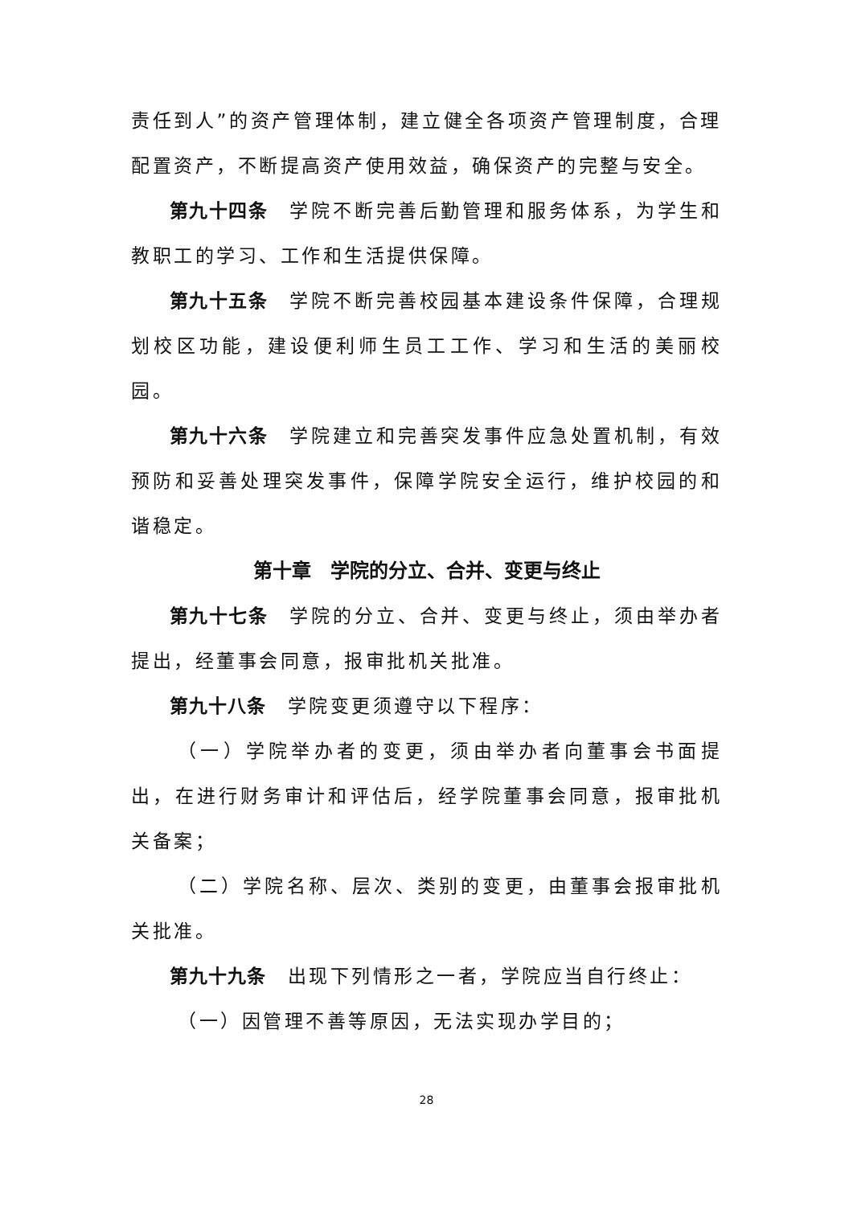责任到人”的资产管理体制，建立健全各项资产管理制度，合理配置资产，不断提高资产使用效益，确保资产的完整与安全。
第九十四条　学院不断完善后勤管理和服务体系，为学生和教职工的学习、工作和生活提供保障。
第九十五条　学院不断完善校园基本建设条件保障，合理规划校区功能，建设便利师生员工工作、学习和生活的美丽校园。
第九十六条　学院建立和完善突发事件应急处置机制，有效预防和妥善处理突发事件，保障学院安全运行，维护校园的和谐稳定。
第十章　学院的分立、合并、变更与终止
第九十七条　学院的分立、合并、变更与终止，须由举办者提出，经董事会同意，报审批机关批准。
第九十八条　学院变更须遵守以下程序：
（一）学院举办者的变更，须由举办者向董事会书面提出，在进行财务审计和评估后，经学院董事会同意，报审批机关备案；
（二）学院名称、层次、类别的变更，由董事会报审批机关批准。
第九十九条　出现下列情形之一者，学院应当自行终止：
（一）因管理不善等原因，无法实现办学目的；
28